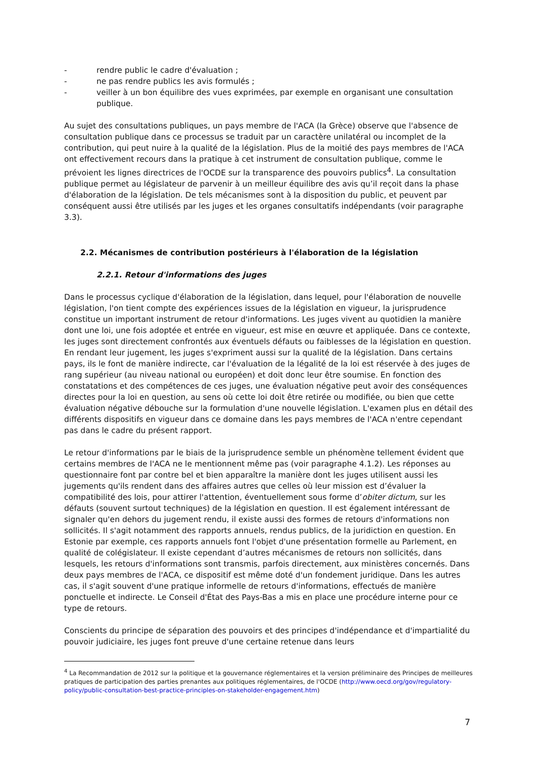- rendre public le cadre d'évaluation ;
- ne pas rendre publics les avis formulés ;
- veiller à un bon équilibre des vues exprimées, par exemple en organisant une consultation publique.
Au sujet des consultations publiques, un pays membre de l'ACA (la Grèce) observe que l'absence de consultation publique dans ce processus se traduit par un caractère unilatéral ou incomplet de la contribution, qui peut nuire à la qualité de la législation. Plus de la moitié des pays membres de l'ACA ont effectivement recours dans la pratique à cet instrument de consultation publique, comme le prévoient les lignes directrices de l'OCDE sur la transparence des pouvoirs publics<sup>4</sup>. La consultation publique permet au législateur de parvenir à un meilleur équilibre des avis qu’il reçoit dans la phase d'élaboration de la législation. De tels mécanismes sont à la disposition du public, et peuvent par conséquent aussi être utilisés par les juges et les organes consultatifs indépendants (voir paragraphe 3.3).
2.2. Mécanismes de contribution postérieurs à l'élaboration de la législation
2.2.1. Retour d'informations des juges
Dans le processus cyclique d'élaboration de la législation, dans lequel, pour l'élaboration de nouvelle législation, l'on tient compte des expériences issues de la législation en vigueur, la jurisprudence constitue un important instrument de retour d'informations. Les juges vivent au quotidien la manière dont une loi, une fois adoptée et entrée en vigueur, est mise en œuvre et appliquée. Dans ce contexte, les juges sont directement confrontés aux éventuels défauts ou faiblesses de la législation en question. En rendant leur jugement, les juges s'expriment aussi sur la qualité de la législation. Dans certains pays, ils le font de manière indirecte, car l'évaluation de la légalité de la loi est réservée à des juges de rang supérieur (au niveau national ou européen) et doit donc leur être soumise. En fonction des constatations et des compétences de ces juges, une évaluation négative peut avoir des conséquences directes pour la loi en question, au sens où cette loi doit être retirée ou modifiée, ou bien que cette évaluation négative débouche sur la formulation d'une nouvelle législation. L'examen plus en détail des différents dispositifs en vigueur dans ce domaine dans les pays membres de l'ACA n'entre cependant pas dans le cadre du présent rapport.
Le retour d'informations par le biais de la jurisprudence semble un phénomène tellement évident que certains membres de l'ACA ne le mentionnent même pas (voir paragraphe 4.1.2). Les réponses au questionnaire font par contre bel et bien apparaître la manière dont les juges utilisent aussi les jugements qu'ils rendent dans des affaires autres que celles où leur mission est d’évaluer la compatibilité des lois, pour attirer l'attention, éventuellement sous forme d’obiter dictum, sur les défauts (souvent surtout techniques) de la législation en question. Il est également intéressant de signaler qu'en dehors du jugement rendu, il existe aussi des formes de retours d'informations non sollicités. Il s'agit notamment des rapports annuels, rendus publics, de la juridiction en question. En Estonie par exemple, ces rapports annuels font l'objet d'une présentation formelle au Parlement, en qualité de colégislateur. Il existe cependant d’autres mécanismes de retours non sollicités, dans lesquels, les retours d'informations sont transmis, parfois directement, aux ministères concernés. Dans deux pays membres de l'ACA, ce dispositif est même doté d'un fondement juridique. Dans les autres cas, il s'agit souvent d'une pratique informelle de retours d'informations, effectués de manière ponctuelle et indirecte. Le Conseil d'État des Pays-Bas a mis en place une procédure interne pour ce type de retours.
Conscients du principe de séparation des pouvoirs et des principes d'indépendance et d'impartialité du pouvoir judiciaire, les juges font preuve d'une certaine retenue dans leurs
<sup>4</sup> La Recommandation de 2012 sur la politique et la gouvernance réglementaires et la version préliminaire des Principes de meilleures pratiques de participation des parties prenantes aux politiques réglementaires, de l'OCDE (http://www.oecd.org/gov/regulatory-policy/public-consultation-best-practice-principles-on-stakeholder-engagement.htm)
7